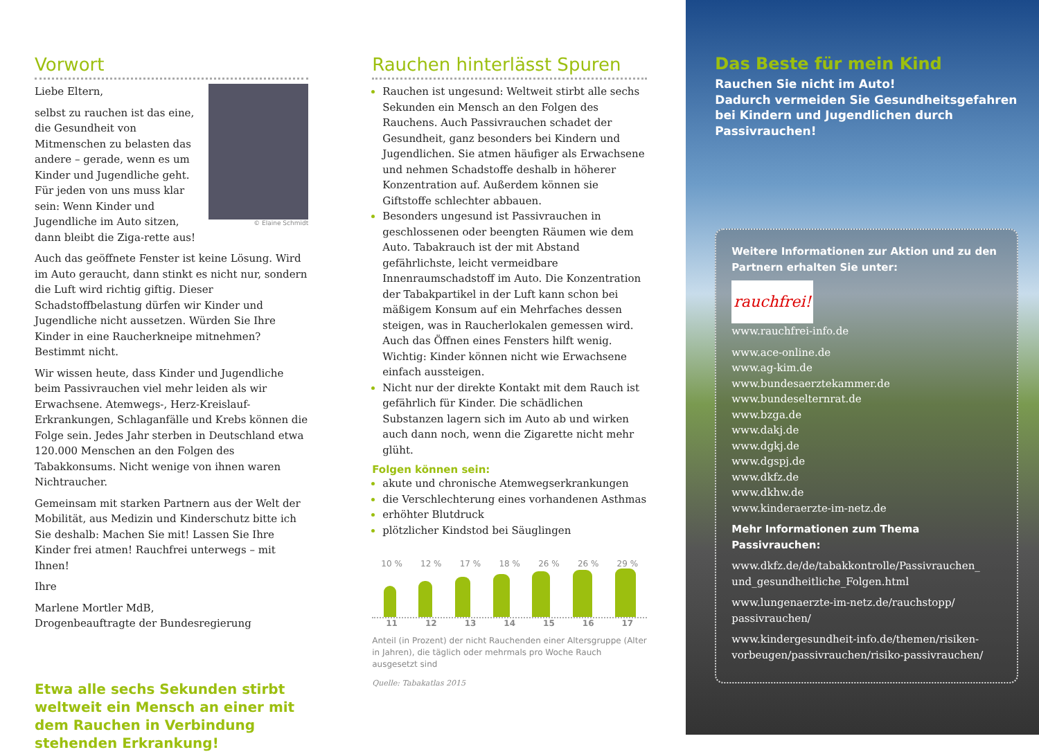Vorwort
© Elaine Schmidt
Liebe Eltern,
selbst zu rauchen ist das eine, die Gesundheit von Mitmenschen zu belasten das andere – gerade, wenn es um Kinder und Jugendliche geht. Für jeden von uns muss klar sein: Wenn Kinder und Jugendliche im Auto sitzen, dann bleibt die Ziga-rette aus!
Auch das geöffnete Fenster ist keine Lösung. Wird im Auto geraucht, dann stinkt es nicht nur, sondern die Luft wird richtig giftig. Dieser Schadstoffbelastung dürfen wir Kinder und Jugendliche nicht aussetzen. Würden Sie Ihre Kinder in eine Raucherkneipe mitnehmen? Bestimmt nicht.
Wir wissen heute, dass Kinder und Jugendliche beim Passivrauchen viel mehr leiden als wir Erwachsene. Atemwegs-, Herz-Kreislauf-Erkrankungen, Schlaganfälle und Krebs können die Folge sein. Jedes Jahr sterben in Deutschland etwa 120.000 Menschen an den Folgen des Tabakkonsums. Nicht wenige von ihnen waren Nichtraucher.
Gemeinsam mit starken Partnern aus der Welt der Mobilität, aus Medizin und Kinderschutz bitte ich Sie deshalb: Machen Sie mit! Lassen Sie Ihre Kinder frei atmen! Rauchfrei unterwegs – mit Ihnen!
Ihre
Marlene Mortler MdB,
Drogenbeauftragte der Bundesregierung
Etwa alle sechs Sekunden stirbt weltweit ein Mensch an einer mit dem Rauchen in Verbindung stehenden Erkrankung!
Rauchen hinterlässt Spuren
Rauchen ist ungesund: Weltweit stirbt alle sechs Sekunden ein Mensch an den Folgen des Rauchens. Auch Passivrauchen schadet der Gesundheit, ganz besonders bei Kindern und Jugendlichen. Sie atmen häufiger als Erwachsene und nehmen Schadstoffe deshalb in höherer Konzentration auf. Außerdem können sie Giftstoffe schlechter abbauen.
Besonders ungesund ist Passivrauchen in geschlossenen oder beengten Räumen wie dem Auto. Tabakrauch ist der mit Abstand gefährlichste, leicht vermeidbare Innenraumschadstoff im Auto. Die Konzentration der Tabakpartikel in der Luft kann schon bei mäßigem Konsum auf ein Mehrfaches dessen steigen, was in Raucherlokalen gemessen wird. Auch das Öffnen eines Fensters hilft wenig. Wichtig: Kinder können nicht wie Erwachsene einfach aussteigen.
Nicht nur der direkte Kontakt mit dem Rauch ist gefährlich für Kinder. Die schädlichen Substanzen lagern sich im Auto ab und wirken auch dann noch, wenn die Zigarette nicht mehr glüht.
Folgen können sein:
akute und chronische Atemwegserkrankungen
die Verschlechterung eines vorhandenen Asthmas
erhöhter Blutdruck
plötzlicher Kindstod bei Säuglingen
10 % 12 % 17 % 18 % 26 % 26 % 29 %
11 12 13 14 15 16 17
Anteil (in Prozent) der nicht Rauchenden einer Altersgruppe (Alter in Jahren), die täglich oder mehrmals pro Woche Rauch ausgesetzt sind
Quelle: Tabakatlas 2015
Das Beste für mein Kind
Rauchen Sie nicht im Auto!
Dadurch vermeiden Sie Gesundheitsgefahren bei Kindern und Jugendlichen durch Passivrauchen!
Weitere Informationen zur Aktion und zu den Partnern erhalten Sie unter:
rauchfrei!
www.rauchfrei-info.de
www.ace-online.de
www.ag-kim.de
www.bundesaerztekammer.de
www.bundeselternrat.de
www.bzga.de
www.dakj.de
www.dgkj.de
www.dgspj.de
www.dkfz.de
www.dkhw.de
www.kinderaerzte-im-netz.de
Mehr Informationen zum Thema Passivrauchen:
www.dkfz.de/de/tabakkontrolle/Passivrauchen_ und_gesundheitliche_Folgen.html
www.lungenaerzte-im-netz.de/rauchstopp/ passivrauchen/
www.kindergesundheit-info.de/themen/risiken-vorbeugen/passivrauchen/risiko-passivrauchen/